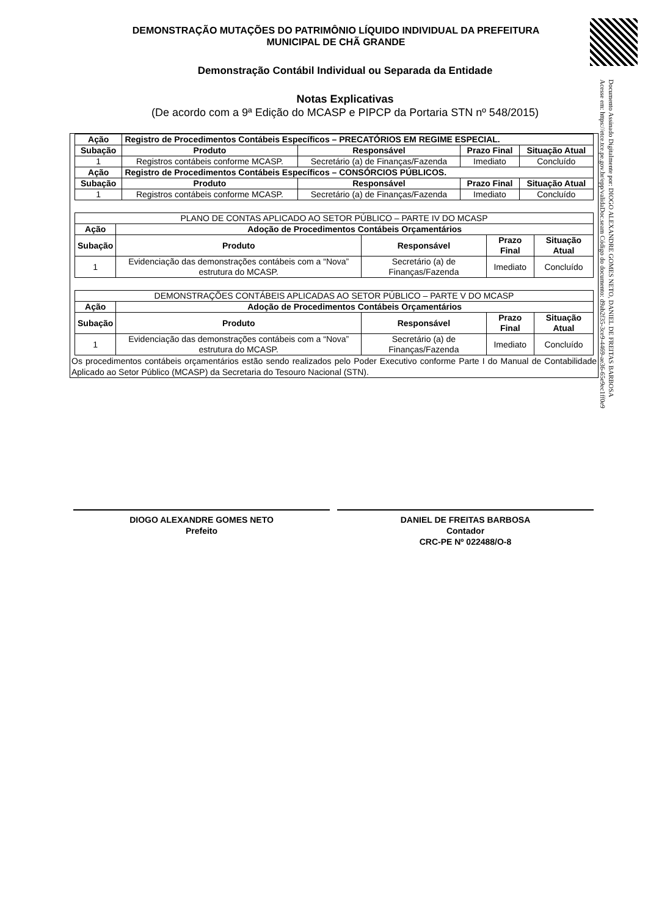DEMONSTRAÇÃO MUTAÇÕES DO PATRIMÔNIO LÍQUIDO INDIVIDUAL DA PREFEITURA
MUNICIPAL DE CHÃ GRANDE
Demonstração Contábil Individual ou Separada da Entidade
Notas Explicativas
(De acordo com a 9ª Edição do MCASP e PIPCP da Portaria STN nº 548/2015)
Documento Assinado Digitalmente por: DIOGO ALEXANDRE GOMES NETO, DANIEL DE FREITAS BARBOSA
Acesse em: https://etce.tce.pe.gov.br/epp/validaDoc.seam Código do documento: d9ab2f35-3ce9-4469-ae36-65e9ec1ff0e9
| Ação | Registro de Procedimentos Contábeis Específicos – PRECATÓRIOS EM REGIME ESPECIAL. | | | |
| --- | --- | --- | --- | --- |
| Subação | Produto | Responsável | Prazo Final | Situação Atual |
| 1 | Registros contábeis conforme MCASP. | Secretário (a) de Finanças/Fazenda | Imediato | Concluído |
| Ação | Registro de Procedimentos Contábeis Específicos – CONSÓRCIOS PÚBLICOS. | | | |
| Subação | Produto | Responsável | Prazo Final | Situação Atual |
| 1 | Registros contábeis conforme MCASP. | Secretário (a) de Finanças/Fazenda | Imediato | Concluído |
| PLANO DE CONTAS APLICADO AO SETOR PÚBLICO – PARTE IV DO MCASP | | | | |
| Ação | Adoção de Procedimentos Contábeis Orçamentários | | | |
| Subação | Produto | Responsável | Prazo Final | Situação Atual |
| 1 | Evidenciação das demonstrações contábeis com a “Nova” estrutura do MCASP. | Secretário (a) de Finanças/Fazenda | Imediato | Concluído |
| DEMONSTRAÇÕES CONTÁBEIS APLICADAS AO SETOR PÚBLICO – PARTE V DO MCASP | | | | |
| Ação | Adoção de Procedimentos Contábeis Orçamentários | | | |
| Subação | Produto | Responsável | Prazo Final | Situação Atual |
| 1 | Evidenciação das demonstrações contábeis com a “Nova” estrutura do MCASP. | Secretário (a) de Finanças/Fazenda | Imediato | Concluído |
Os procedimentos contábeis orçamentários estão sendo realizados pelo Poder Executivo conforme Parte I do Manual de Contabilidade Aplicado ao Setor Público (MCASP) da Secretaria do Tesouro Nacional (STN).
DIOGO ALEXANDRE GOMES NETO
Prefeito
DANIEL DE FREITAS BARBOSA
Contador
CRC-PE Nº 022488/O-8